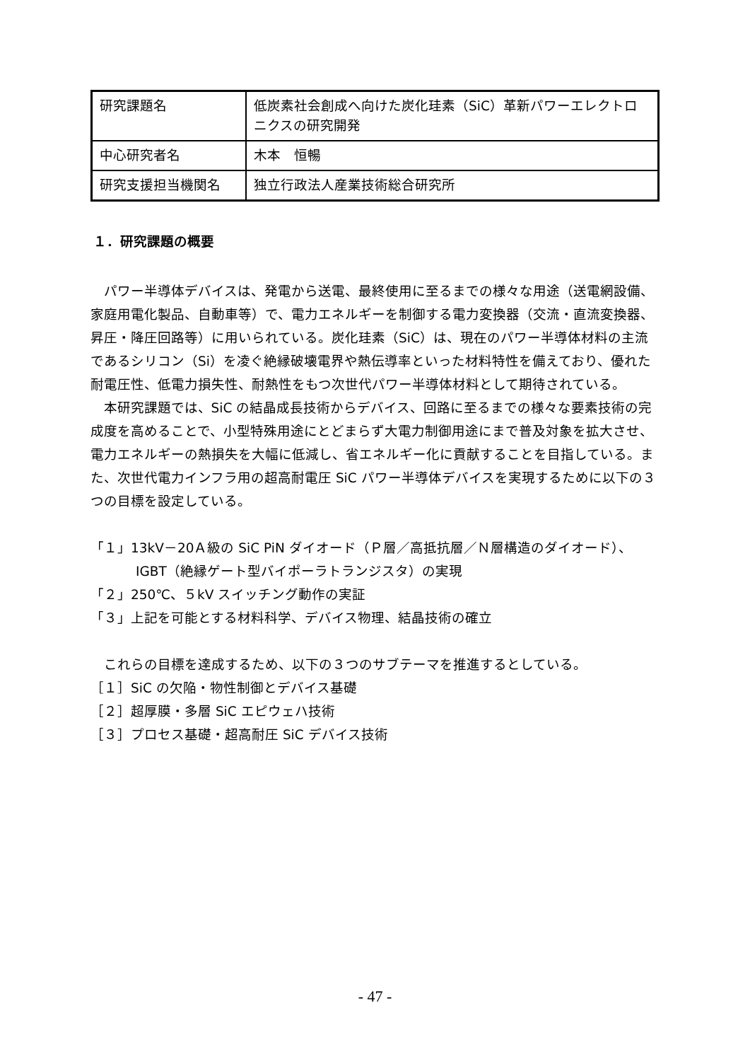| 研究課題名 | 低炭素社会創成へ向けた炭化珪素（SiC）革新パワーエレクトロニクスの研究開発 |
| 中心研究者名 | 木本 恒暢 |
| 研究支援担当機関名 | 独立行政法人産業技術総合研究所 |
１．研究課題の概要
パワー半導体デバイスは、発電から送電、最終使用に至るまでの様々な用途（送電網設備、家庭用電化製品、自動車等）で、電力エネルギーを制御する電力変換器（交流・直流変換器、昇圧・降圧回路等）に用いられている。炭化珪素（SiC）は、現在のパワー半導体材料の主流であるシリコン（Si）を凌ぐ絶縁破壊電界や熱伝導率といった材料特性を備えており、優れた耐電圧性、低電力損失性、耐熱性をもつ次世代パワー半導体材料として期待されている。
本研究課題では、SiC の結晶成長技術からデバイス、回路に至るまでの様々な要素技術の完成度を高めることで、小型特殊用途にとどまらず大電力制御用途にまで普及対象を拡大させ、電力エネルギーの熱損失を大幅に低減し、省エネルギー化に貢献することを目指している。また、次世代電力インフラ用の超高耐電圧 SiC パワー半導体デバイスを実現するために以下の３つの目標を設定している。
「１」13kV－20Ａ級の SiC PiN ダイオード（Ｐ層／高抵抗層／Ｎ層構造のダイオード）、
IGBT（絶縁ゲート型バイポーラトランジスタ）の実現
「２」250℃、５kV スイッチング動作の実証
「３」上記を可能とする材料科学、デバイス物理、結晶技術の確立
これらの目標を達成するため、以下の３つのサブテーマを推進するとしている。
［１］SiC の欠陥・物性制御とデバイス基礎
［２］超厚膜・多層 SiC エピウェハ技術
［３］プロセス基礎・超高耐圧 SiC デバイス技術
- 47 -